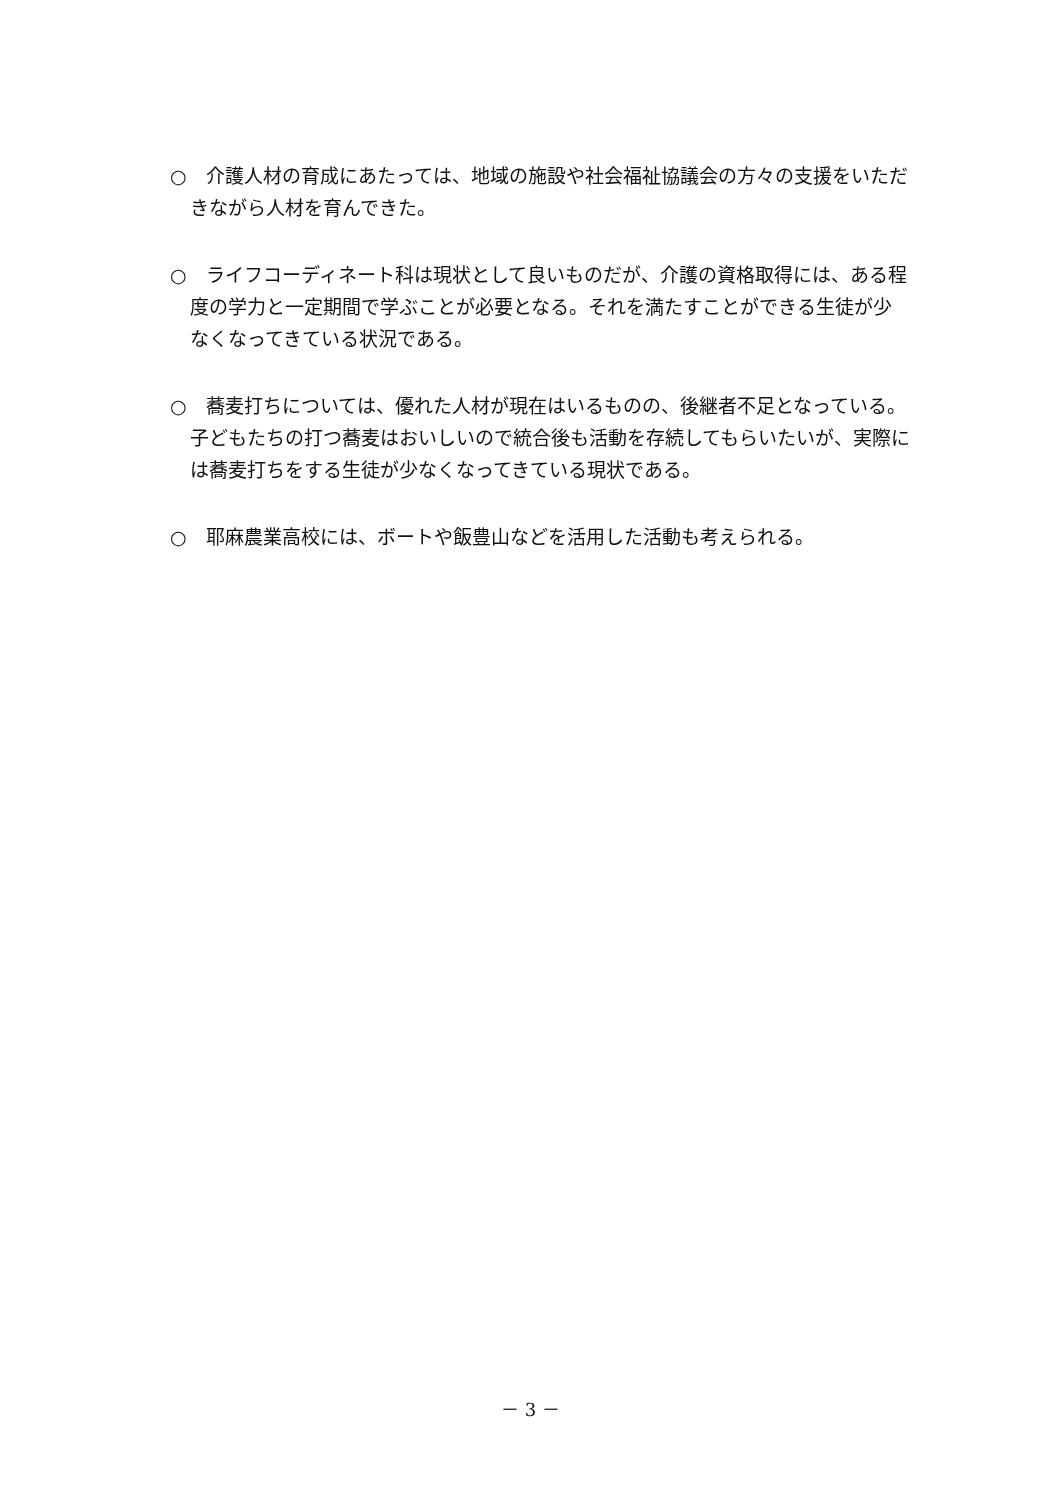○　介護人材の育成にあたっては、地域の施設や社会福祉協議会の方々の支援をいただきながら人材を育んできた。
○　ライフコーディネート科は現状として良いものだが、介護の資格取得には、ある程度の学力と一定期間で学ぶことが必要となる。それを満たすことができる生徒が少なくなってきている状況である。
○　蕎麦打ちについては、優れた人材が現在はいるものの、後継者不足となっている。子どもたちの打つ蕎麦はおいしいので統合後も活動を存続してもらいたいが、実際には蕎麦打ちをする生徒が少なくなってきている現状である。
○　耶麻農業高校には、ボートや飯豊山などを活用した活動も考えられる。
－ 3 －